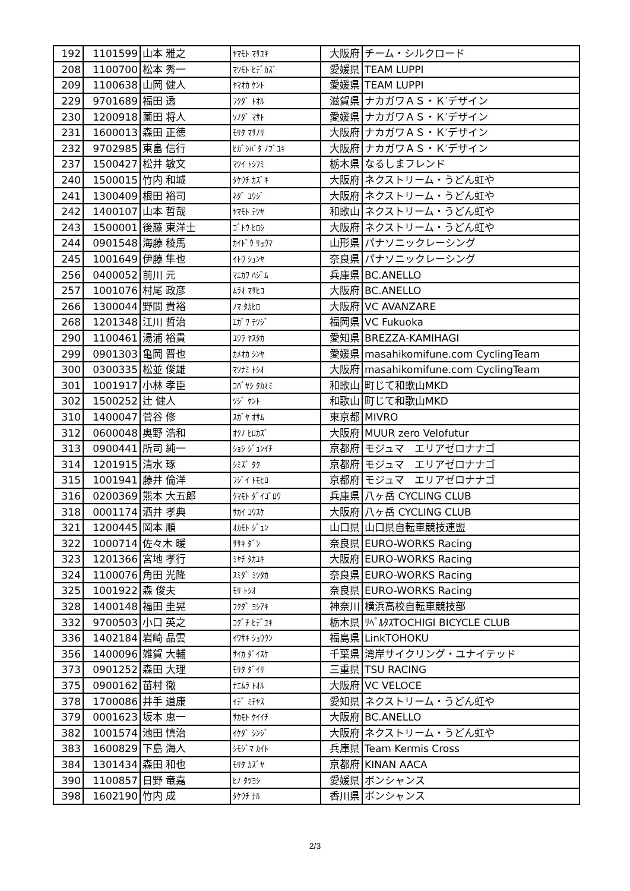| 192 | 1101599 | 山本 雅之 | ﾔﾏﾓﾄ ﾏｻﾕｷ | 大阪府 | チーム・シルクロード |
| 208 | 1100700 | 松本 秀一 | ﾏﾂﾓﾄ ﾋﾃﾞｶｽﾞ | 愛媛県 | TEAM LUPPI |
| 209 | 1100638 | 山岡 健人 | ﾔﾏｵｶ ｹﾝﾄ | 愛媛県 | TEAM LUPPI |
| 229 | 9701689 | 福田 透 | ﾌｸﾀﾞ ﾄｵﾙ | 滋賀県 | ナカガワＡＳ・Ｋ′デザイン |
| 230 | 1200918 | 薗田 将人 | ｿﾉﾀﾞ ﾏｻﾄ | 愛媛県 | ナカガワＡＳ・Ｋ′デザイン |
| 231 | 1600013 | 森田 正徳 | ﾓﾘﾀ ﾏｻﾉﾘ | 大阪府 | ナカガワＡＳ・Ｋ′デザイン |
| 232 | 9702985 | 東畠 信行 | ﾋｶﾞｼﾊﾞﾀ ﾉﾌﾞﾕｷ | 大阪府 | ナカガワＡＳ・Ｋ′デザイン |
| 237 | 1500427 | 松井 敏文 | ﾏﾂｲ ﾄｼﾌﾐ | 栃木県 | なるしまフレンド |
| 240 | 1500015 | 竹内 和城 | ﾀｹｳﾁ ｶｽﾞｷ | 大阪府 | ネクストリーム・うどん虹や |
| 241 | 1300409 | 根田 裕司 | ﾈﾀﾞ ﾕｳｼﾞ | 大阪府 | ネクストリーム・うどん虹や |
| 242 | 1400107 | 山本 哲哉 | ﾔﾏﾓﾄ ﾃﾂﾔ | 和歌山 | ネクストリーム・うどん虹や |
| 243 | 1500001 | 後藤 東洋士 | ｺﾞﾄｳ ﾋﾛｼ | 大阪府 | ネクストリーム・うどん虹や |
| 244 | 0901548 | 海藤 稜馬 | ｶｲﾄﾞｳ ﾘｮｳﾏ | 山形県 | パナソニックレーシング |
| 245 | 1001649 | 伊藤 隼也 | ｲﾄｳ ｼｭﾝﾔ | 奈良県 | パナソニックレーシング |
| 256 | 0400052 | 前川 元 | ﾏｴｶﾜ ﾊｼﾞﾑ | 兵庫県 | BC.ANELLO |
| 257 | 1001076 | 村尾 政彦 | ﾑﾗｵ ﾏｻﾋｺ | 大阪府 | BC.ANELLO |
| 266 | 1300044 | 野間 貴裕 | ﾉﾏ ﾀｶﾋﾛ | 大阪府 | VC AVANZARE |
| 268 | 1201348 | 江川 哲治 | ｴｶﾞﾜ ﾃﾂｼﾞ | 福岡県 | VC Fukuoka |
| 290 | 1100461 | 湯浦 裕貴 | ﾕｳﾗ ﾔｽﾀｶ | 愛知県 | BREZZA-KAMIHAGI |
| 299 | 0901303 | 亀岡 晋也 | ｶﾒｵｶ ｼﾝﾔ | 愛媛県 | masahikomifune.com CyclingTeam |
| 300 | 0300335 | 松並 俊雄 | ﾏﾂﾅﾐ ﾄｼｵ | 大阪府 | masahikomifune.com CyclingTeam |
| 301 | 1001917 | 小林 孝臣 | ｺﾊﾞﾔｼ ﾀｶｵﾐ | 和歌山 | 町じて和歌山MKD |
| 302 | 1500252 | 辻 健人 | ﾂｼﾞ ｹﾝﾄ | 和歌山 | 町じて和歌山MKD |
| 310 | 1400047 | 菅谷 修 | ｽｶﾞﾔ ｵｻﾑ | 東京都 | MIVRO |
| 312 | 0600048 | 奥野 浩和 | ｵｸﾉ ﾋﾛｶｽﾞ | 大阪府 | MUUR zero Velofutur |
| 313 | 0900441 | 所司 純一 | ｼｮｼ ｼﾞｭﾝｲﾁ | 京都府 | モジュマ エリアゼロナナゴ |
| 314 | 1201915 | 清水 琢 | ｼﾐｽﾞ ﾀｸ | 京都府 | モジュマ エリアゼロナナゴ |
| 315 | 1001941 | 藤井 倫洋 | ﾌｼﾞｲ ﾄﾓﾋﾛ | 京都府 | モジュマ エリアゼロナナゴ |
| 316 | 0200369 | 熊本 大五郎 | ｸﾏﾓﾄ ﾀﾞｲｺﾞﾛｳ | 兵庫県 | 八ヶ岳 CYCLING CLUB |
| 318 | 0001174 | 酒井 孝典 | ｻｶｲ ｺｳｽｹ | 大阪府 | 八ヶ岳 CYCLING CLUB |
| 321 | 1200445 | 岡本 順 | ｵｶﾓﾄ ｼﾞｭﾝ | 山口県 | 山口県自転車競技連盟 |
| 322 | 1000714 | 佐々木 暖 | ｻｻｷ ﾀﾞﾝ | 奈良県 | EURO-WORKS Racing |
| 323 | 1201366 | 宮地 孝行 | ﾐﾔﾁ ﾀｶﾕｷ | 大阪府 | EURO-WORKS Racing |
| 324 | 1100076 | 角田 光隆 | ｽﾐﾀﾞ ﾐﾂﾀｶ | 奈良県 | EURO-WORKS Racing |
| 325 | 1001922 | 森 俊夫 | ﾓﾘ ﾄｼｵ | 奈良県 | EURO-WORKS Racing |
| 328 | 1400148 | 福田 圭晃 | ﾌｸﾀﾞ ﾖｼｱｷ | 神奈川 | 横浜高校自転車競技部 |
| 332 | 9700503 | 小口 英之 | ｺｸﾞﾁ ﾋﾃﾞﾕｷ | 栃木県 | ﾘﾍﾞﾙﾀｽTOCHIGI BICYCLE CLUB |
| 336 | 1402184 | 岩崎 晶雲 | ｲﾜｻｷ ｼｮｳｳﾝ | 福島県 | LinkTOHOKU |
| 356 | 1400096 | 雑賀 大輔 | ｻｲｶ ﾀﾞｲｽｹ | 千葉県 | 湾岸サイクリング・ユナイテッド |
| 373 | 0901252 | 森田 大理 | ﾓﾘﾀ ﾀﾞｲﾘ | 三重県 | TSU RACING |
| 375 | 0900162 | 苗村 徹 | ﾅｴﾑﾗ ﾄｵﾙ | 大阪府 | VC VELOCE |
| 378 | 1700086 | 井手 道康 | ｲﾃﾞ ﾐﾁﾔｽ | 愛知県 | ネクストリーム・うどん虹や |
| 379 | 0001623 | 坂本 恵一 | ｻｶﾓﾄ ｹｲｲﾁ | 大阪府 | BC.ANELLO |
| 382 | 1001574 | 池田 慎治 | ｲｹﾀﾞ ｼﾝｼﾞ | 大阪府 | ネクストリーム・うどん虹や |
| 383 | 1600829 | 下島 海人 | ｼﾓｼﾞﾏ ｶｲﾄ | 兵庫県 | Team Kermis Cross |
| 384 | 1301434 | 森田 和也 | ﾓﾘﾀ ｶｽﾞﾔ | 京都府 | KINAN AACA |
| 390 | 1100857 | 日野 竜嘉 | ﾋﾉ ﾀﾂﾖｼ | 愛媛県 | ボンシャンス |
| 398 | 1602190 | 竹内 成 | ﾀｹｳﾁ ﾅﾙ | 香川県 | ボンシャンス |
2/3